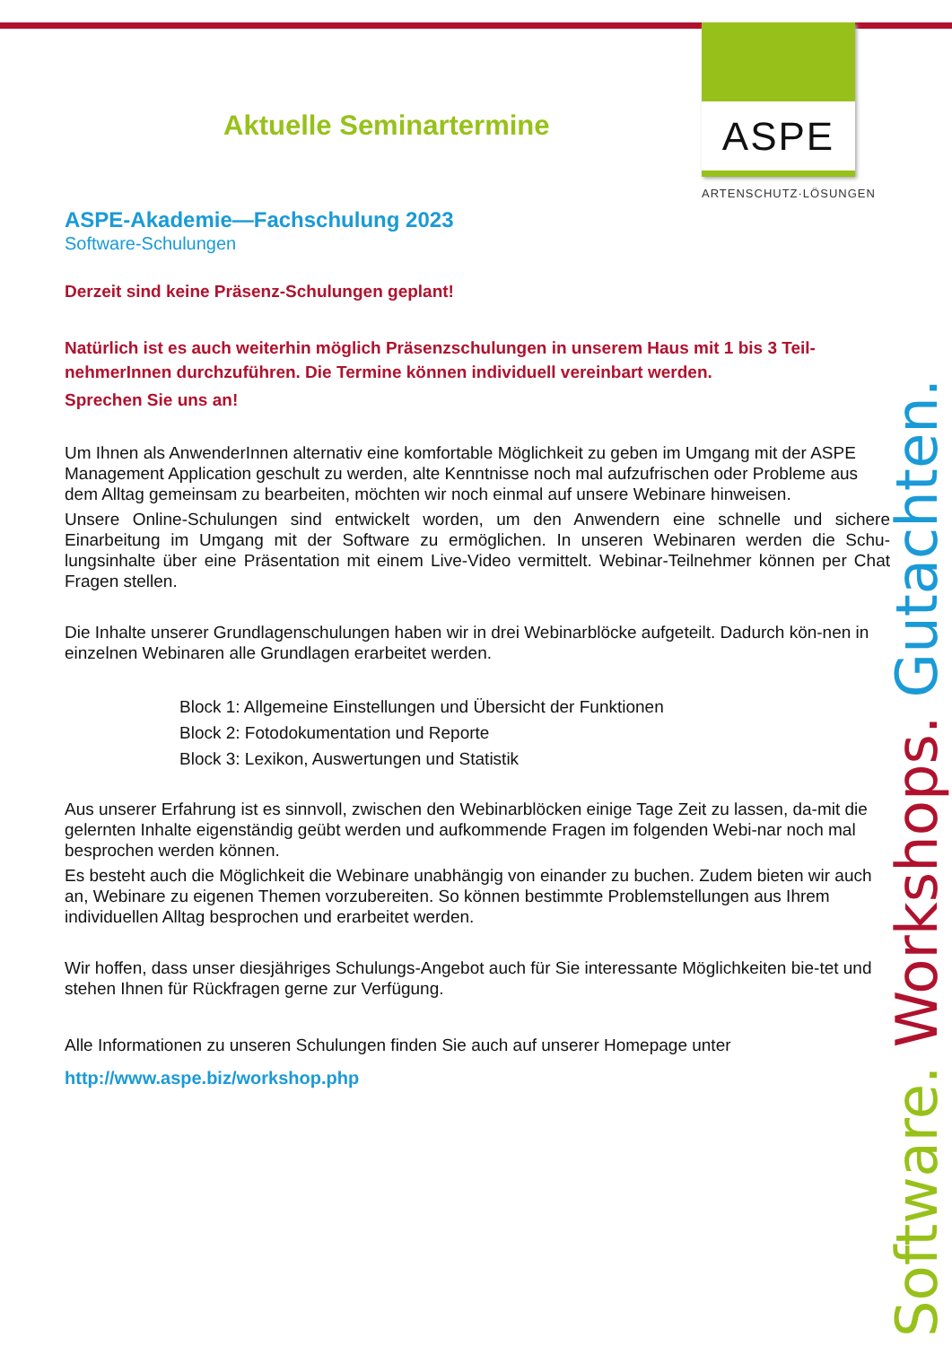ASPE
ARTENSCHUTZ·LÖSUNGEN
Software. Workshops. Gutachten.
Aktuelle Seminartermine
ASPE-Akademie—Fachschulung 2023
Software-Schulungen
Derzeit sind keine Präsenz-Schulungen geplant!
Natürlich ist es auch weiterhin möglich Präsenzschulungen in unserem Haus mit 1 bis 3 Teil-nehmerInnen durchzuführen. Die Termine können individuell vereinbart werden.
Sprechen Sie uns an!
Um Ihnen als AnwenderInnen alternativ eine komfortable Möglichkeit zu geben im Umgang mit der ASPE Management Application geschult zu werden, alte Kenntnisse noch mal aufzufrischen oder Probleme aus dem Alltag gemeinsam zu bearbeiten, möchten wir noch einmal auf unsere Webinare hinweisen.
Unsere Online-Schulungen sind entwickelt worden, um den Anwendern eine schnelle und sichere Einarbeitung im Umgang mit der Software zu ermöglichen. In unseren Webinaren werden die Schu-lungsinhalte über eine Präsentation mit einem Live-Video vermittelt. Webinar-Teilnehmer können per Chat Fragen stellen.
Die Inhalte unserer Grundlagenschulungen haben wir in drei Webinarblöcke aufgeteilt. Dadurch kön-nen in einzelnen Webinaren alle Grundlagen erarbeitet werden.
Block 1: Allgemeine Einstellungen und Übersicht der Funktionen
Block 2: Fotodokumentation und Reporte
Block 3: Lexikon, Auswertungen und Statistik
Aus unserer Erfahrung ist es sinnvoll, zwischen den Webinarblöcken einige Tage Zeit zu lassen, da-mit die gelernten Inhalte eigenständig geübt werden und aufkommende Fragen im folgenden Webi-nar noch mal besprochen werden können.
Es besteht auch die Möglichkeit die Webinare unabhängig von einander zu buchen. Zudem bieten wir auch an, Webinare zu eigenen Themen vorzubereiten. So können bestimmte Problemstellungen aus Ihrem individuellen Alltag besprochen und erarbeitet werden.
Wir hoffen, dass unser diesjähriges Schulungs-Angebot auch für Sie interessante Möglichkeiten bie-tet und stehen Ihnen für Rückfragen gerne zur Verfügung.
Alle Informationen zu unseren Schulungen finden Sie auch auf unserer Homepage unter
http://www.aspe.biz/workshop.php